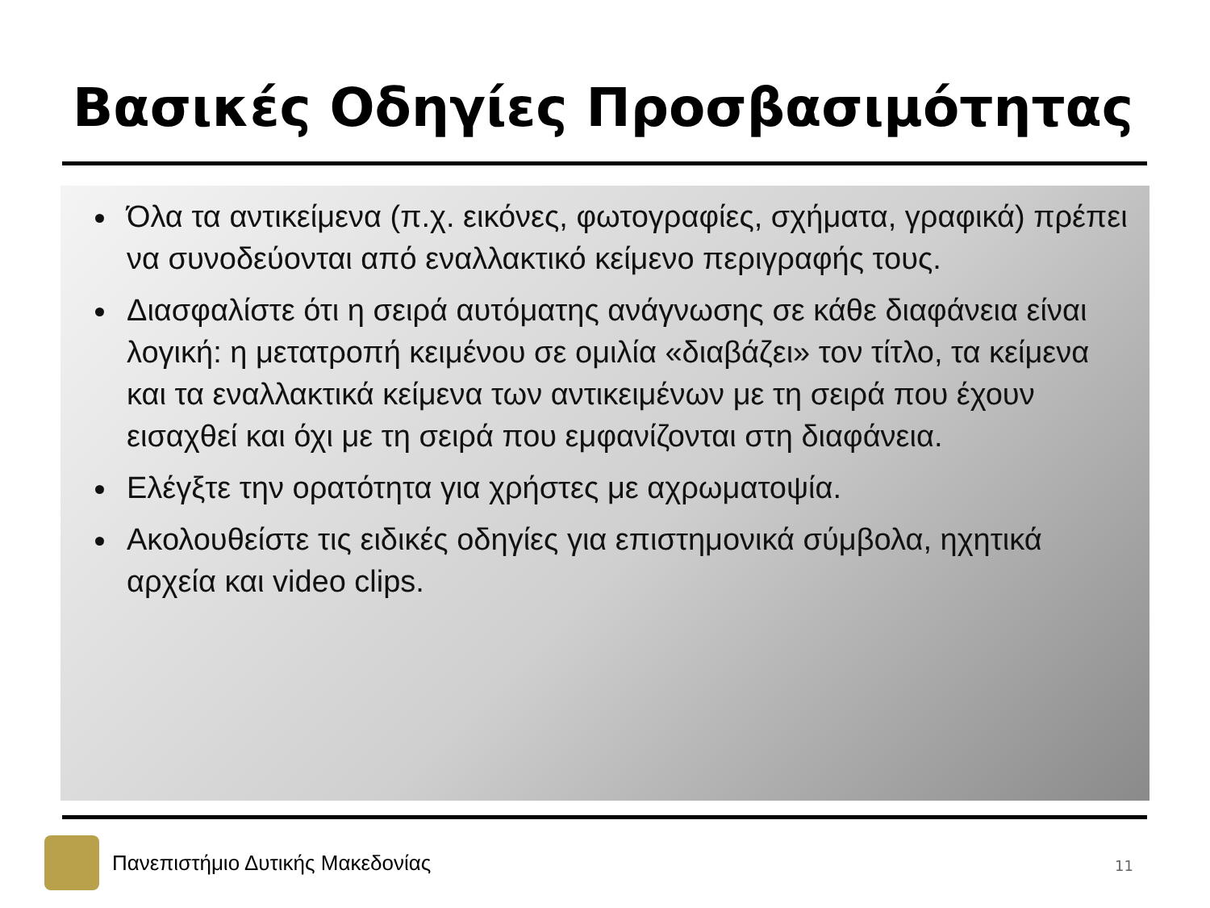Βασικές Οδηγίες Προσβασιμότητας
Όλα τα αντικείμενα (π.χ. εικόνες, φωτογραφίες, σχήματα, γραφικά) πρέπει να συνοδεύονται από εναλλακτικό κείμενο περιγραφής τους.
Διασφαλίστε ότι η σειρά αυτόματης ανάγνωσης σε κάθε διαφάνεια είναι λογική: η μετατροπή κειμένου σε ομιλία «διαβάζει» τον τίτλο, τα κείμενα και τα εναλλακτικά κείμενα των αντικειμένων με τη σειρά που έχουν εισαχθεί και όχι με τη σειρά που εμφανίζονται στη διαφάνεια.
Ελέγξτε την ορατότητα για χρήστες με αχρωματοψία.
Ακολουθείστε τις ειδικές οδηγίες για επιστημονικά σύμβολα, ηχητικά αρχεία και video clips.
Πανεπιστήμιο Δυτικής Μακεδονίας
11